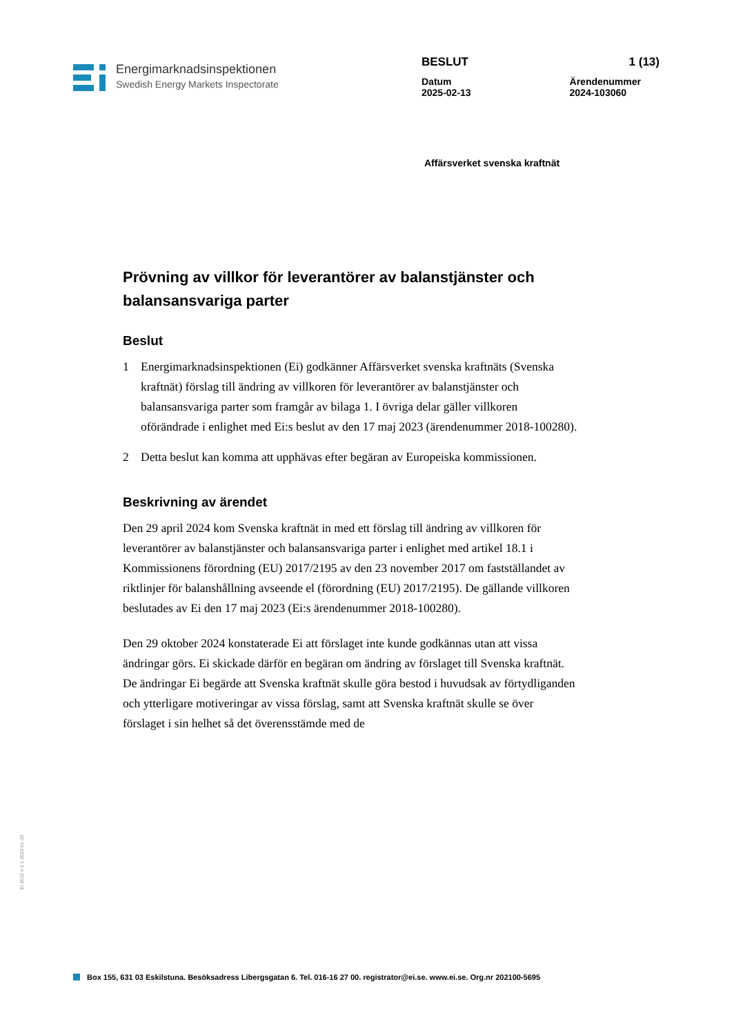Energimarknadsinspektionen
Swedish Energy Markets Inspectorate
BESLUT 1 (13)
Datum
2025-02-13 Ärendenummer
2024-103060
Affärsverket svenska kraftnät
Prövning av villkor för leverantörer av balanstjänster och balansansvariga parter
Beslut
1 Energimarknadsinspektionen (Ei) godkänner Affärsverket svenska kraftnäts (Svenska kraftnät) förslag till ändring av villkoren för leverantörer av balanstjänster och balansansvariga parter som framgår av bilaga 1. I övriga delar gäller villkoren oförändrade i enlighet med Ei:s beslut av den 17 maj 2023 (ärendenummer 2018-100280).
2 Detta beslut kan komma att upphävas efter begäran av Europeiska kommissionen.
Beskrivning av ärendet
Den 29 april 2024 kom Svenska kraftnät in med ett förslag till ändring av villkoren för leverantörer av balanstjänster och balansansvariga parter i enlighet med artikel 18.1 i Kommissionens förordning (EU) 2017/2195 av den 23 november 2017 om fastställandet av riktlinjer för balanshållning avseende el (förordning (EU) 2017/2195). De gällande villkoren beslutades av Ei den 17 maj 2023 (Ei:s ärendenummer 2018-100280).
Den 29 oktober 2024 konstaterade Ei att förslaget inte kunde godkännas utan att vissa ändringar görs. Ei skickade därför en begäran om ändring av förslaget till Svenska kraftnät. De ändringar Ei begärde att Svenska kraftnät skulle göra bestod i huvudsak av förtydliganden och ytterligare motiveringar av vissa förslag, samt att Svenska kraftnät skulle se över förslaget i sin helhet så det överensstämde med de
Ei 2010 v-2.1 2023-01-19
Box 155, 631 03 Eskilstuna. Besöksadress Libergsgatan 6. Tel. 016-16 27 00. registrator@ei.se. www.ei.se. Org.nr 202100-5695